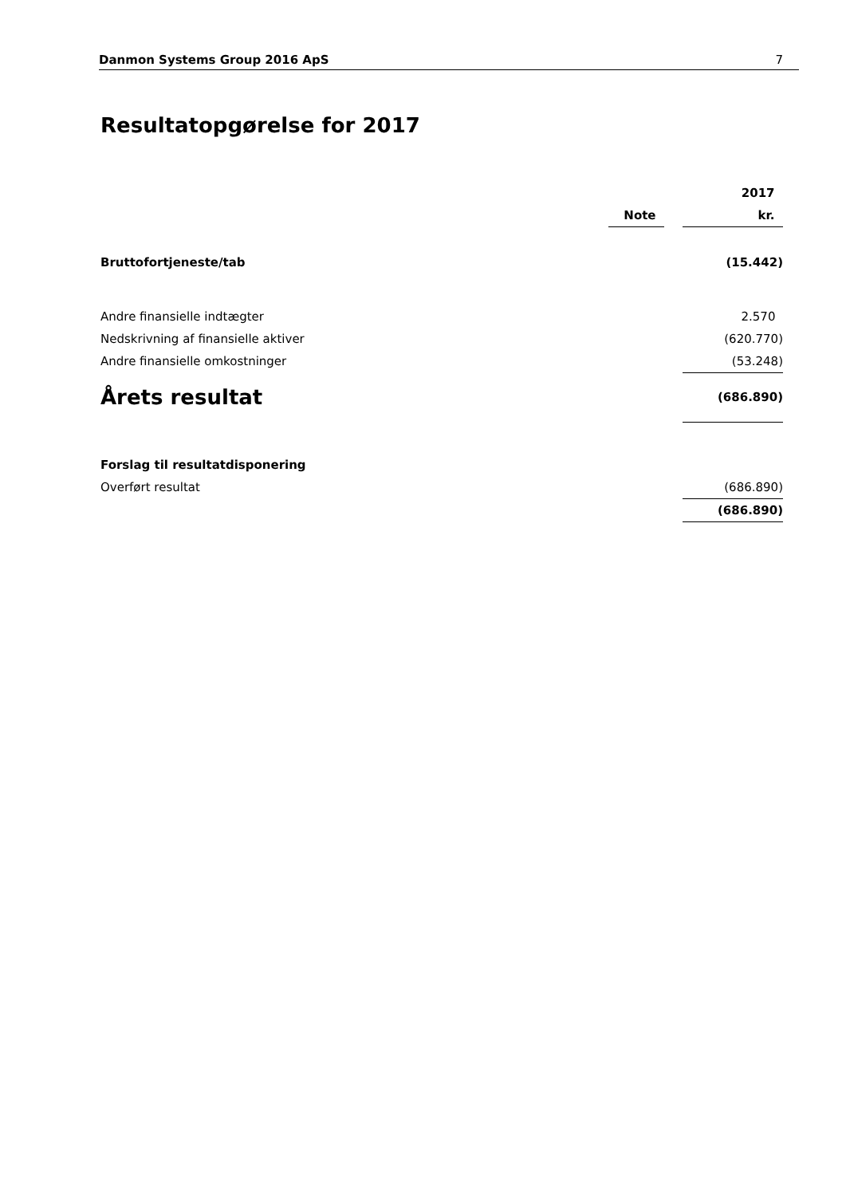Danmon Systems Group 2016 ApS 7
Resultatopgørelse for 2017
| | | | 2017 |
| | Note | | kr. |
| Bruttofortjeneste/tab | | | (15.442) |
| Andre finansielle indtægter | | | 2.570 |
| Nedskrivning af finansielle aktiver | | | (620.770) |
| Andre finansielle omkostninger | | | (53.248) |
| Årets resultat | | | (686.890) |
| Forslag til resultatdisponering | | | |
| Overført resultat | | | (686.890) |
| | | | (686.890) |